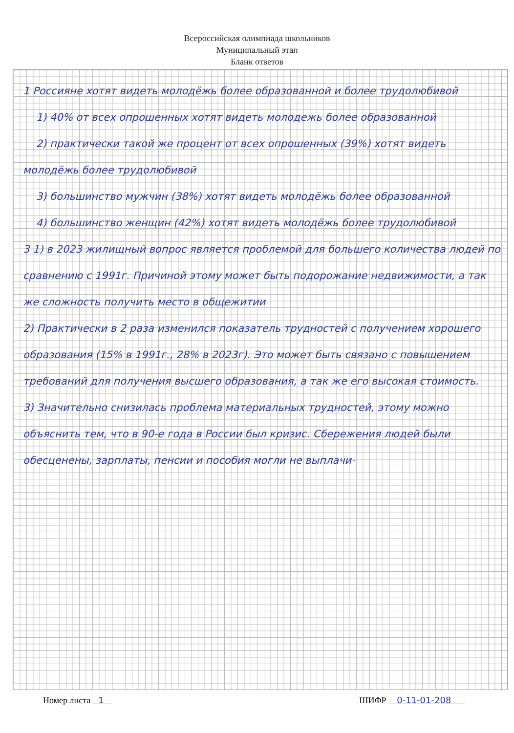Всероссийская олимпиада школьников
Муниципальный этап
Бланк ответов
1 Россияне хотят видеть молодёжь более образованной и более трудолюбивой
1) 40% от всех опрошенных хотят видеть молодежь более образованной
2) практически такой же процент от всех опрошенных (39%) хотят видеть молодёжь более трудолюбивой
3) большинство мужчин (38%) хотят видеть молодёжь более образованной
4) большинство женщин (42%) хотят видеть молодёжь более трудолюбивой
3 1) в 2023 жилищный вопрос является проблемой для большего количества людей по сравнению с 1991г. Причиной этому может быть подорожание недвижимости, а так же сложность получить место в общежитии
2) Практически в 2 раза изменился показатель трудностей с получением хорошего образования (15% в 1991г., 28% в 2023г). Это может быть связано с повышением требований для получения высшего образования, а так же его высокая стоимость.
3) Значительно снизилась проблема материальных трудностей, этому можно объяснить тем, что в 90-е года в России был кризис. Сбережения людей были обесценены, зарплаты, пенсии и пособия могли не выплачи-
Номер листа 1 ШИФР 0-11-01-208